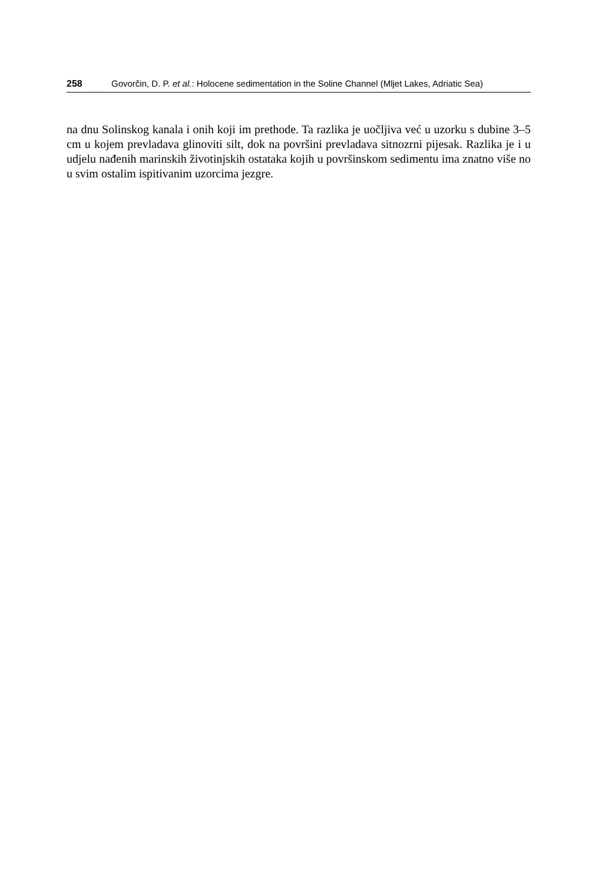258 Govorčin, D. P. et al.: Holocene sedimentation in the Soline Channel (Mljet Lakes, Adriatic Sea)
na dnu Solinskog kanala i onih koji im prethode. Ta razlika je uočljiva već u uzorku s dubine 3–5 cm u kojem prevladava glinoviti silt, dok na površini prevladava sitnozrni pijesak. Razlika je i u udjelu nađenih marinskih životinjskih ostataka kojih u površinskom sedimentu ima znatno više no u svim ostalim ispitivanim uzorcima jezgre.